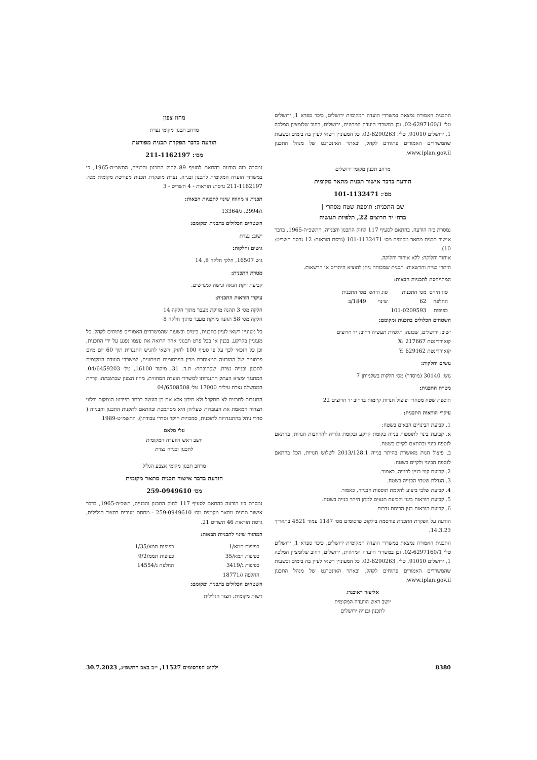התכנית האמורה נמצאת במשרדי הועדה המקומית ירושלים, כיכר ספרא 1, ירושלים טל׳ 02-6297160/1. וכן במשרדי הועדה המחוזית, ירושלים, רחוב שלומציון המלכה 1, ירושלים 91010, טל׳: 02-6290263. כל המעוניין רשאי לעיין בה בימים ובשעות שהמשרדים האמורים פתוחים לקהל, ובאתר האינטרנט של מנהל התכנון www.iplan.gov.il.
מרחב תכנון מקומי ירושלים
הודעה בדבר אישור תכנית מתאר מקומית
מס׳: 101-1132471
שם התכנית: תוספת שטח מסחרי |
ברח׳ יד חרוצים 22, תלפיות תעשיה
נמסרת בזה הודעה, בהתאם לסעיף 117 לחוק התכנון והבנייה, התשכ״ה-1965, בדבר אישור תכנית מתאר מקומית מס׳ 101-1132471 (גרסת הוראות: 12 גרסת תשריט: 10).
איחוד וחלוקה: ללא איחוד וחלוקה.
היתרי בנייה והרשאות: תכנית שמכוחה ניתן להוציא היתרים או הרשאות.
המתייחסת לתכניות הבאות:
| סוג היחס | מס׳ התכנית | סוג היחס | מס׳ התכנית |
| --- | --- | --- | --- |
| החלפה | 62 | שינוי | 1849/ב |
| כפיפות | 101-0209593 | | |
השטחים הכלולים בתכנית ומקומם:
ישוב: ירושלים, שכונה: תלפיות תעשיה רחוב: יד חרוצים
קואורדינטת X: 217667
קואורדינטת Y: 629162
גושים וחלקות:
גוש: 30140 (מוסדר) מס׳ חלקות בשלמותן 7
מטרת התכנית:
תוספת שטח מסחרי ופיצול חנויות קיימות ברחוב יד חרוצים 22
עיקרי הוראות התכנית:
1. קביעת הבינויים הבאים בשטח:
א. קביעת בינוי לתוספות בנייה בקומת קרקע ובקומת גלריה להרחבות חנויות, בהתאם לנספח בינוי ובהתאם לקיים בשטח.
ב. פיצול חנות מאושרת בהיתר בנייה 2013/128.1 לשלוש חנויות, הכל בהתאם לנספח הבינוי ולקיים בשטח.
2. קביעת קווי בניין לבנייה, כאמור.
3. הגדלת שטחי הבנייה בשטח.
4. קביעת שלבי ביצוע להקמת תוספות הבנייה, כאמור.
5. קביעת הוראות בינוי וקביעת תנאים למתן היתר בנייה בשטח.
6. קביעת הוראות בגין הריסת גדרות
הודעה על הפקדת התכנית פורסמה בילקוט פרסומים מס׳ 1187 עמוד 4521 בתאריך 14.3.23.
התכנית האמורה נמצאת במשרדי הועדה המקומית ירושלים, כיכר ספרא 1, ירושלים טל׳ 02-6297160/1. וכן במשרדי הועדה המחוזית, ירושלים, רחוב שלומציון המלכה 1, ירושלים 91010, טל׳: 02-6290263. כל המעוניין רשאי לעיין בה בימים ובשעות שהמשרדים האמורים פתוחים לקהל, ובאתר האינטרנט של מנהל התכנון www.iplan.gov.il.
אליעזר ראובגרג
יושב ראש הוועדה המקומית
לתכנון ובנייה ירושלים
מחוז צפון
מרחב תכנון מקומי נצרת
הודעה בדבר הפקדת תכנית מפורטת
מס׳: 211-1162197
נמסרה בזה הודעה בהתאם לסעיף 89 לחוק התכנון והבנייה, התשכ״ה-1965, כי במשרדי הועדה המקומית לתכנון ובנייה, נצרת מופקדת תכנית מפורטת מקומית מס׳: 211-1162197 גרסת: הוראות - 4 תשריט - 3
תכנית זו מהווה שינוי לתכניות הבאות:
ג/2994, ג/13364
השטחים הכלולים בתכנית ומקומם:
ישוב: נצרת
גושים וחלקות:
גוש 16507, חלקי חלקה 8, 14
מטרת התכנית:
קביעת זיקת הנאה וגישה למגרשים.
עיקרי הוראות התכנית:
חלקה מס׳ 3 תהנה מזיקת מעבר מתוך חלקה 14
חלקה מס׳ 58 תהנה מזיקת מעבר מתוך חלקה 8
כל מעוניין רשאי לעיין בתכנית, בימים ובשעות שהמשרדים האמורים פתוחים לקהל. כל מעוניין בקרקע, בבנין או בכל פרט תכנוני אחר הרואה את עצמו נפגע על ידי התכנית, וכן כל הזכאי לכך על פי סעיף 100 לחוק, רשאי להגיש התנגדות תוך 60 יום מיום פרסומה של ההודעה המאוחרת מבין הפרסומים בעיתונים, למשרדי הועדה המקומית לתכנון ובנייה נצרת. שכתובתה: ת.ד. 31, מיקוד 16100, טל׳ 04/6459203. המתנגד ימציא העתק התנגדותו למשרדי הועדה המחוזית, מחוז הצפון שכתובתה: קריית הממשלה נצרת עילית 17000 טל׳ 04/6508508
התנגדות לתכנית לא תתקבל ולא תידון אלא אם כן הוגשה בכתב בפירוט הנמקות ובלווי תצהיר המאמת את העובדות שעליהן היא מסתמכת ובהתאם לתקנות התכנון והבנייה ( סדרי נוהל בהתנגדויות לתוכנית, סמכויות חוקר וסדרי עבודתו), התשמ״ט-1989.
עלי סלאם
יושב ראש הוועדה המקומית
לתכנון ובנייה נצרת
מרחב תכנון מקומי אצבע הגליל
הודעה בדבר אישור תכנית מתאר מקומית
מס׳ 259-0949610
נמסרת בזו הודעה בהתאם לסעיף 117 לחוק התכנון והבנייה, תשכ״ה-1965, בדבר אישור תכנית מתאר מקומית מס׳ 259-0949610 - מתחם מגורים בחצור הגלילית, גרסת הוראות 46 תשריט 21.
המהווה שינוי לתכניות הבאות:
| כפיפות תמא/1 | כפיפות תמא/1/35 |
| כפיפות תמא/35 | כפיפות תממ/9/2 |
| כפיפות ג/3419 | החלפה ג/14554 |
| החלפה ג/18771 | |
השטחים הכלולים בתכנית ומקומם:
רשות מקומית: חצור הגלילית
8380 ילקוט הפרסומים 11527, י״ב באב התשפ״ג, 30.7.2023